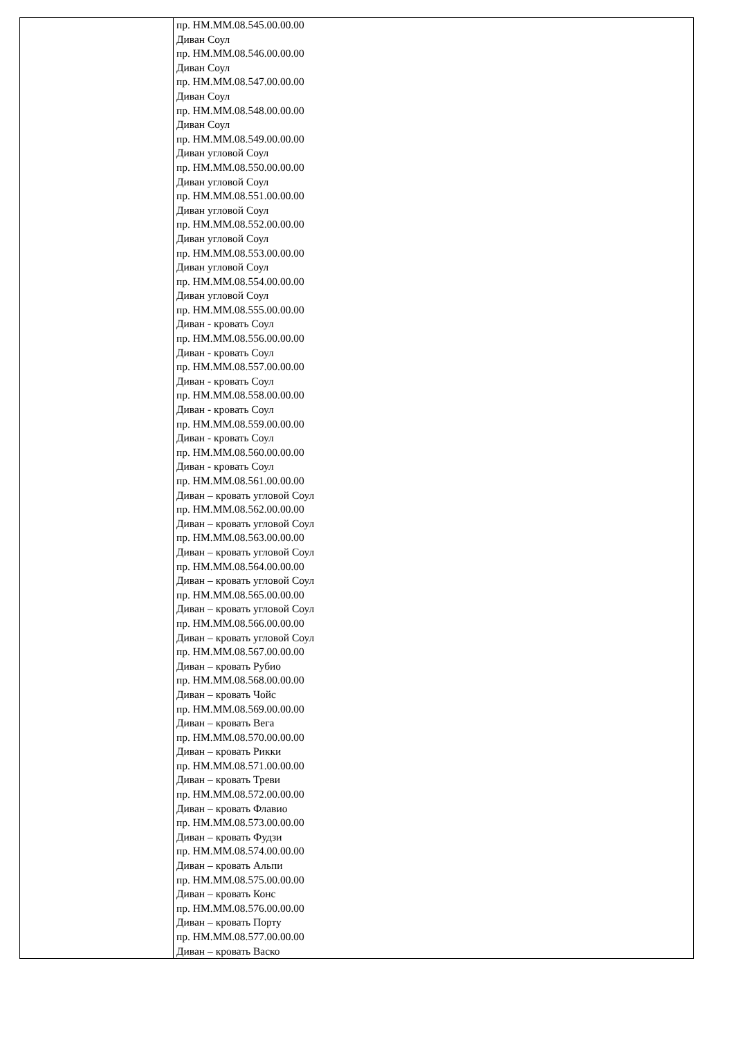| | пр. НМ.ММ.08.545.00.00.00 Диван Соул пр. НМ.ММ.08.546.00.00.00 Диван Соул пр. НМ.ММ.08.547.00.00.00 Диван Соул пр. НМ.ММ.08.548.00.00.00 Диван Соул пр. НМ.ММ.08.549.00.00.00 Диван угловой Соул пр. НМ.ММ.08.550.00.00.00 Диван угловой Соул пр. НМ.ММ.08.551.00.00.00 Диван угловой Соул пр. НМ.ММ.08.552.00.00.00 Диван угловой Соул пр. НМ.ММ.08.553.00.00.00 Диван угловой Соул пр. НМ.ММ.08.554.00.00.00 Диван угловой Соул пр. НМ.ММ.08.555.00.00.00 Диван - кровать Соул пр. НМ.ММ.08.556.00.00.00 Диван - кровать Соул пр. НМ.ММ.08.557.00.00.00 Диван - кровать Соул пр. НМ.ММ.08.558.00.00.00 Диван - кровать Соул пр. НМ.ММ.08.559.00.00.00 Диван - кровать Соул пр. НМ.ММ.08.560.00.00.00 Диван - кровать Соул пр. НМ.ММ.08.561.00.00.00 Диван – кровать угловой Соул пр. НМ.ММ.08.562.00.00.00 Диван – кровать угловой Соул пр. НМ.ММ.08.563.00.00.00 Диван – кровать угловой Соул пр. НМ.ММ.08.564.00.00.00 Диван – кровать угловой Соул пр. НМ.ММ.08.565.00.00.00 Диван – кровать угловой Соул пр. НМ.ММ.08.566.00.00.00 Диван – кровать угловой Соул пр. НМ.ММ.08.567.00.00.00 Диван – кровать Рубио пр. НМ.ММ.08.568.00.00.00 Диван – кровать Чойс пр. НМ.ММ.08.569.00.00.00 Диван – кровать Вега пр. НМ.ММ.08.570.00.00.00 Диван – кровать Рикки пр. НМ.ММ.08.571.00.00.00 Диван – кровать Треви пр. НМ.ММ.08.572.00.00.00 Диван – кровать Флавио пр. НМ.ММ.08.573.00.00.00 Диван – кровать Фудзи пр. НМ.ММ.08.574.00.00.00 Диван – кровать Альпи пр. НМ.ММ.08.575.00.00.00 Диван – кровать Конс пр. НМ.ММ.08.576.00.00.00 Диван – кровать Порту пр. НМ.ММ.08.577.00.00.00 Диван – кровать Васко |